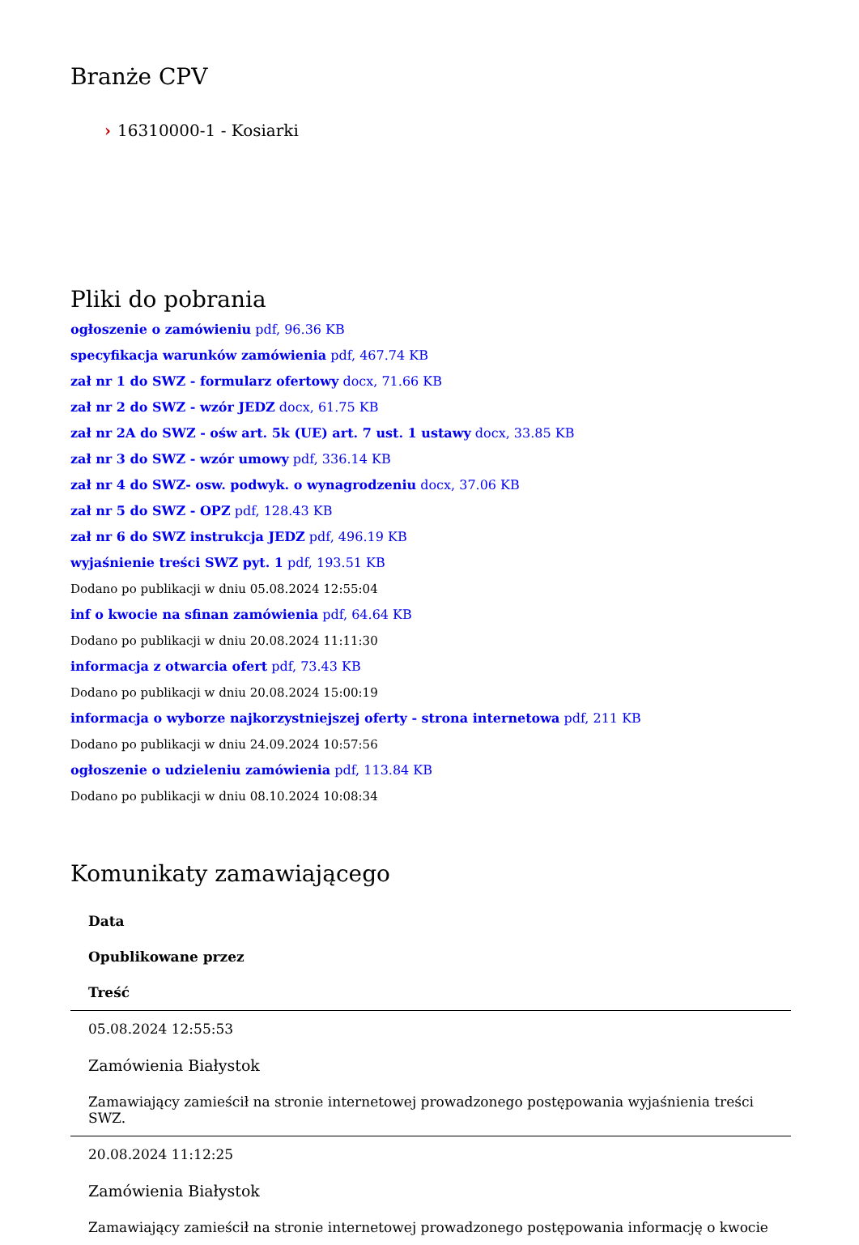Branże CPV
› 16310000-1 - Kosiarki
Pliki do pobrania
ogłoszenie o zamówieniu pdf, 96.36 KB
specyfikacja warunków zamówienia pdf, 467.74 KB
zał nr 1 do SWZ - formularz ofertowy docx, 71.66 KB
zał nr 2 do SWZ - wzór JEDZ docx, 61.75 KB
zał nr 2A do SWZ - ośw art. 5k (UE) art. 7 ust. 1 ustawy docx, 33.85 KB
zał nr 3 do SWZ - wzór umowy pdf, 336.14 KB
zał nr 4 do SWZ- osw. podwyk. o wynagrodzeniu docx, 37.06 KB
zał nr 5 do SWZ - OPZ pdf, 128.43 KB
zał nr 6 do SWZ instrukcja JEDZ pdf, 496.19 KB
wyjaśnienie treści SWZ pyt. 1 pdf, 193.51 KB
Dodano po publikacji w dniu 05.08.2024 12:55:04
inf o kwocie na sfinan zamówienia pdf, 64.64 KB
Dodano po publikacji w dniu 20.08.2024 11:11:30
informacja z otwarcia ofert pdf, 73.43 KB
Dodano po publikacji w dniu 20.08.2024 15:00:19
informacja o wyborze najkorzystniejszej oferty - strona internetowa pdf, 211 KB
Dodano po publikacji w dniu 24.09.2024 10:57:56
ogłoszenie o udzieleniu zamówienia pdf, 113.84 KB
Dodano po publikacji w dniu 08.10.2024 10:08:34
Komunikaty zamawiającego
| Data |
| --- |
| Opublikowane przez |
| Treść |
| 05.08.2024 12:55:53 |
| Zamówienia Białystok |
| Zamawiający zamieścił na stronie internetowej prowadzonego postępowania wyjaśnienia treści SWZ. |
| 20.08.2024 11:12:25 |
| Zamówienia Białystok |
| Zamawiający zamieścił na stronie internetowej prowadzonego postępowania informację o kwocie |